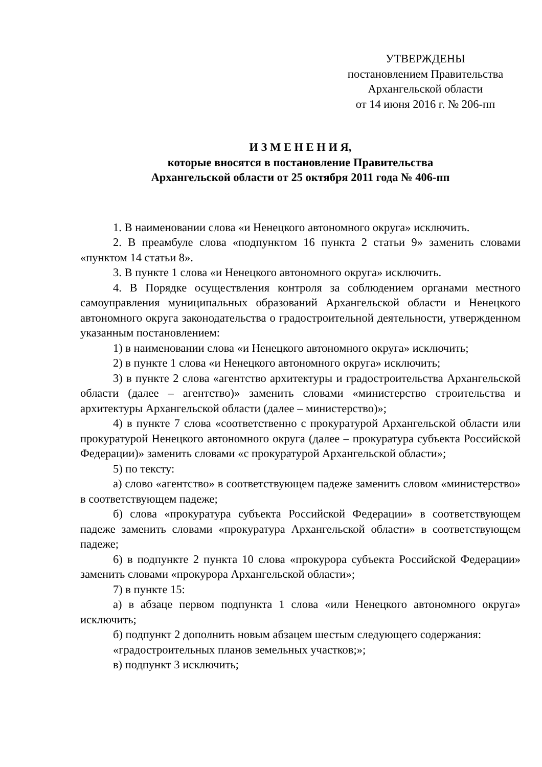УТВЕРЖДЕНЫ
постановлением Правительства
Архангельской области
от 14 июня 2016 г. № 206-пп
И З М Е Н Е Н И Я,
которые вносятся в постановление Правительства
Архангельской области от 25 октября 2011 года № 406-пп
1. В наименовании слова «и Ненецкого автономного округа» исключить.
2. В преамбуле слова «подпунктом 16 пункта 2 статьи 9» заменить словами «пунктом 14 статьи 8».
3. В пункте 1 слова «и Ненецкого автономного округа» исключить.
4. В Порядке осуществления контроля за соблюдением органами местного самоуправления муниципальных образований Архангельской области и Ненецкого автономного округа законодательства о градостроительной деятельности, утвержденном указанным постановлением:
1) в наименовании слова «и Ненецкого автономного округа» исключить;
2) в пункте 1 слова «и Ненецкого автономного округа» исключить;
3) в пункте 2 слова «агентство архитектуры и градостроительства Архангельской области (далее – агентство)» заменить словами «министерство строительства и архитектуры Архангельской области (далее – министерство)»;
4) в пункте 7 слова «соответственно с прокуратурой Архангельской области или прокуратурой Ненецкого автономного округа (далее – прокуратура субъекта Российской Федерации)» заменить словами «с прокуратурой Архангельской области»;
5) по тексту:
а) слово «агентство» в соответствующем падеже заменить словом «министерство» в соответствующем падеже;
б) слова «прокуратура субъекта Российской Федерации» в соответствующем падеже заменить словами «прокуратура Архангельской области» в соответствующем падеже;
6) в подпункте 2 пункта 10 слова «прокурора субъекта Российской Федерации» заменить словами «прокурора Архангельской области»;
7) в пункте 15:
а) в абзаце первом подпункта 1 слова «или Ненецкого автономного округа» исключить;
б) подпункт 2 дополнить новым абзацем шестым следующего содержания:
«градостроительных планов земельных участков;»;
в) подпункт 3 исключить;